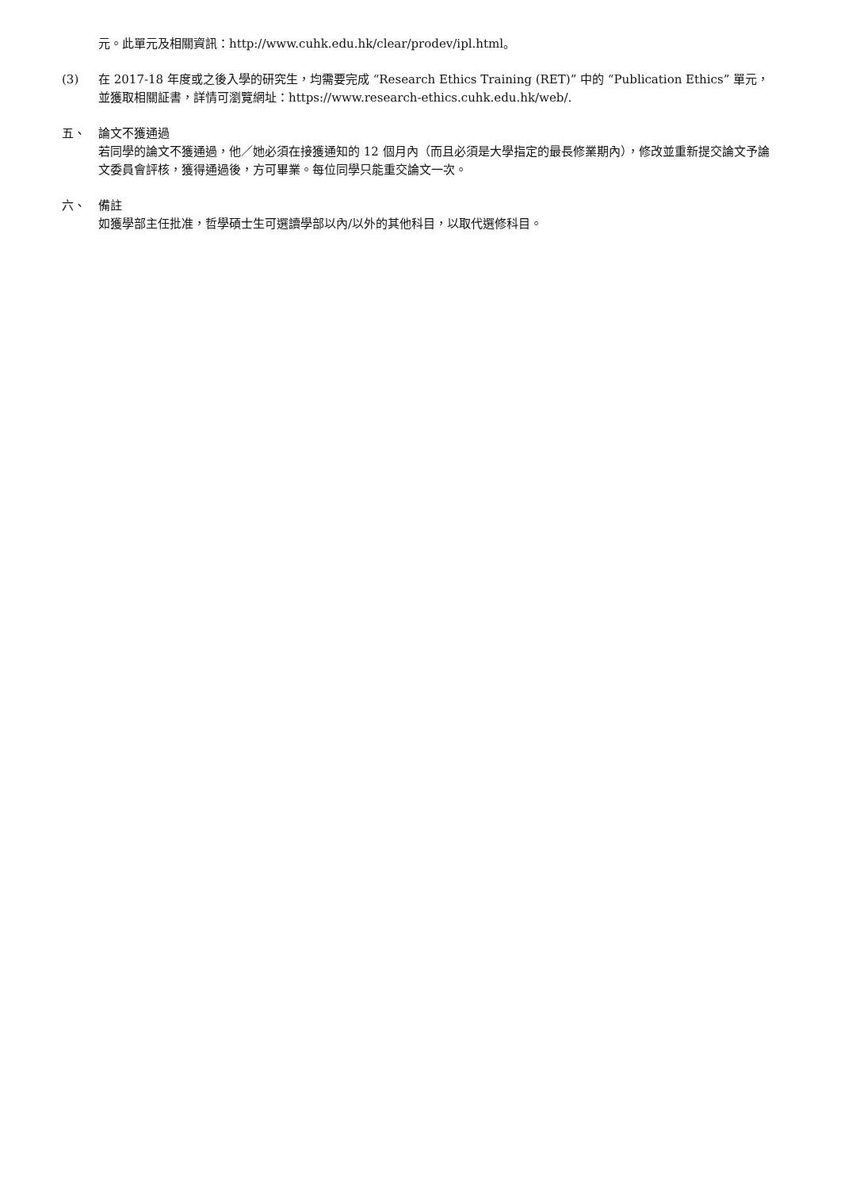元。此單元及相關資訊：http://www.cuhk.edu.hk/clear/prodev/ipl.html。
(3) 在 2017-18 年度或之後入學的研究生，均需要完成 “Research Ethics Training (RET)” 中的 “Publication Ethics” 單元，並獲取相關証書，詳情可瀏覽網址：https://www.research-ethics.cuhk.edu.hk/web/.
五、 論文不獲通過
若同學的論文不獲通過，他／她必須在接獲通知的 12 個月內（而且必須是大學指定的最長修業期內），修改並重新提交論文予論文委員會評核，獲得通過後，方可畢業。每位同學只能重交論文一次。
六、 備註
如獲學部主任批准，哲學碩士生可選讀學部以內/以外的其他科目，以取代選修科目。